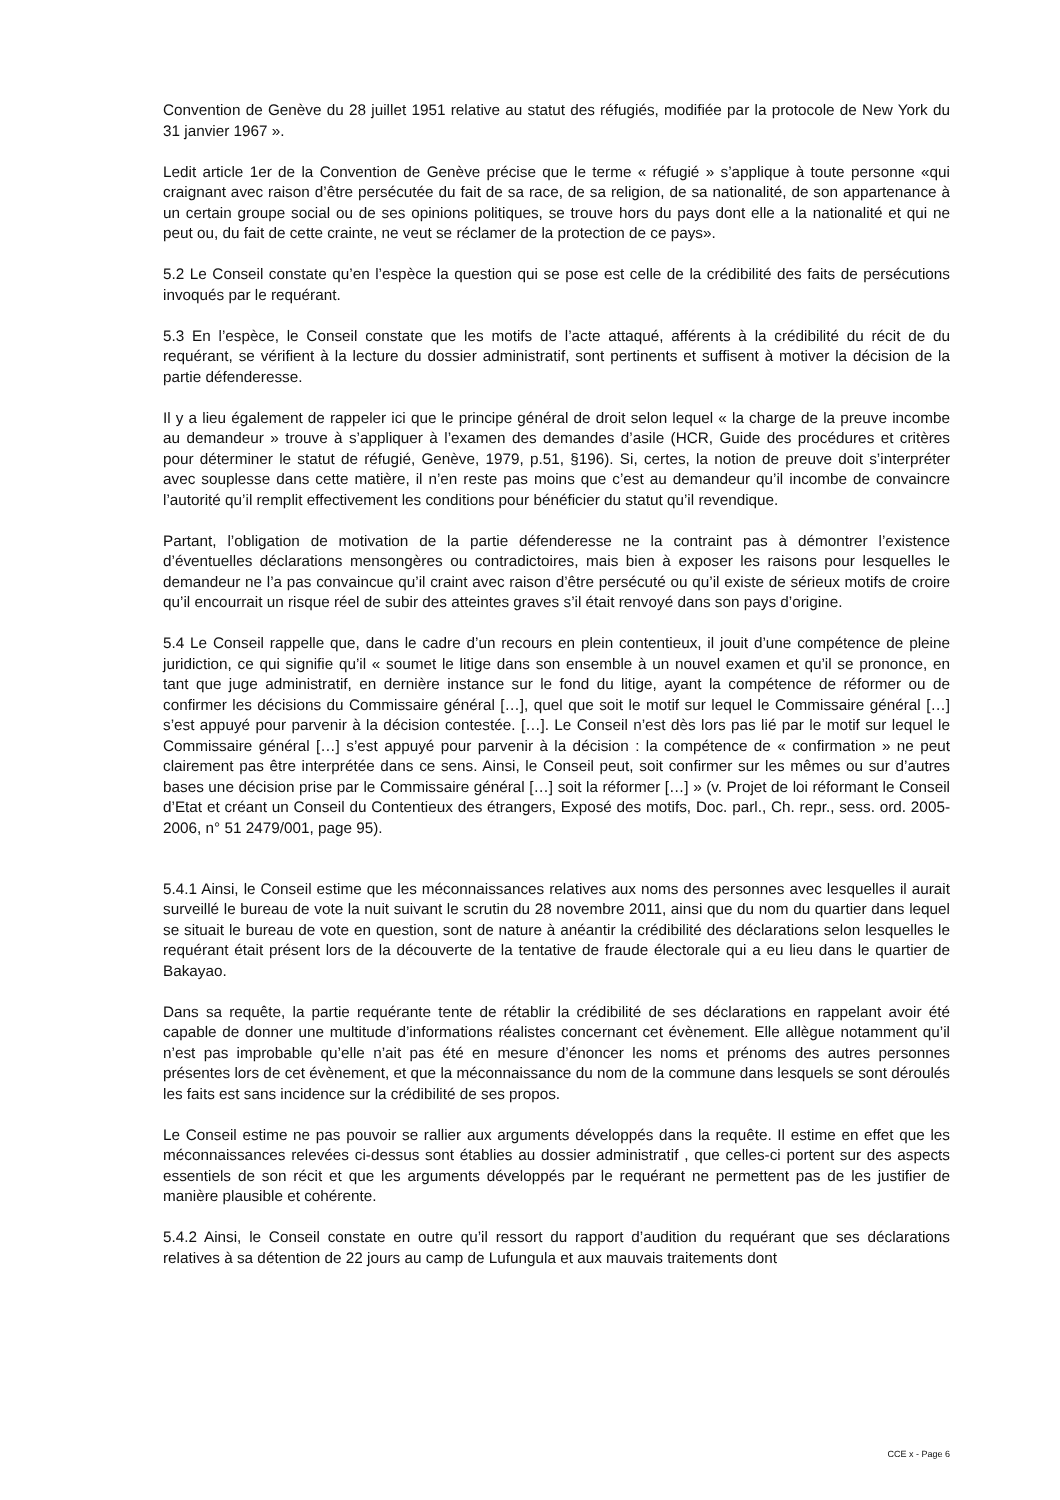Convention de Genève du 28 juillet 1951 relative au statut des réfugiés, modifiée par la protocole de New York du 31 janvier 1967 ».
Ledit article 1er de la Convention de Genève précise que le terme « réfugié » s’applique à toute personne «qui craignant avec raison d’être persécutée du fait de sa race, de sa religion, de sa nationalité, de son appartenance à un certain groupe social ou de ses opinions politiques, se trouve hors du pays dont elle a la nationalité et qui ne peut ou, du fait de cette crainte, ne veut se réclamer de la protection de ce pays».
5.2 Le Conseil constate qu’en l’espèce la question qui se pose est celle de la crédibilité des faits de persécutions invoqués par le requérant.
5.3 En l’espèce, le Conseil constate que les motifs de l’acte attaqué, afférents à la crédibilité du récit de du requérant, se vérifient à la lecture du dossier administratif, sont pertinents et suffisent à motiver la décision de la partie défenderesse.
Il y a lieu également de rappeler ici que le principe général de droit selon lequel « la charge de la preuve incombe au demandeur » trouve à s’appliquer à l’examen des demandes d’asile (HCR, Guide des procédures et critères pour déterminer le statut de réfugié, Genève, 1979, p.51, §196). Si, certes, la notion de preuve doit s’interpréter avec souplesse dans cette matière, il n’en reste pas moins que c’est au demandeur qu’il incombe de convaincre l’autorité qu’il remplit effectivement les conditions pour bénéficier du statut qu’il revendique.
Partant, l’obligation de motivation de la partie défenderesse ne la contraint pas à démontrer l’existence d’éventuelles déclarations mensongères ou contradictoires, mais bien à exposer les raisons pour lesquelles le demandeur ne l’a pas convaincue qu’il craint avec raison d’être persécuté ou qu’il existe de sérieux motifs de croire qu’il encourrait un risque réel de subir des atteintes graves s’il était renvoyé dans son pays d’origine.
5.4 Le Conseil rappelle que, dans le cadre d’un recours en plein contentieux, il jouit d’une compétence de pleine juridiction, ce qui signifie qu’il « soumet le litige dans son ensemble à un nouvel examen et qu’il se prononce, en tant que juge administratif, en dernière instance sur le fond du litige, ayant la compétence de réformer ou de confirmer les décisions du Commissaire général […], quel que soit le motif sur lequel le Commissaire général […] s’est appuyé pour parvenir à la décision contestée. […]. Le Conseil n’est dès lors pas lié par le motif sur lequel le Commissaire général […] s’est appuyé pour parvenir à la décision : la compétence de « confirmation » ne peut clairement pas être interprétée dans ce sens. Ainsi, le Conseil peut, soit confirmer sur les mêmes ou sur d’autres bases une décision prise par le Commissaire général […] soit la réformer […] » (v. Projet de loi réformant le Conseil d’Etat et créant un Conseil du Contentieux des étrangers, Exposé des motifs, Doc. parl., Ch. repr., sess. ord. 2005-2006, n° 51 2479/001, page 95).
5.4.1 Ainsi, le Conseil estime que les méconnaissances relatives aux noms des personnes avec lesquelles il aurait surveillé le bureau de vote la nuit suivant le scrutin du 28 novembre 2011, ainsi que du nom du quartier dans lequel se situait le bureau de vote en question, sont de nature à anéantir la crédibilité des déclarations selon lesquelles le requérant était présent lors de la découverte de la tentative de fraude électorale qui a eu lieu dans le quartier de Bakayao.
Dans sa requête, la partie requérante tente de rétablir la crédibilité de ses déclarations en rappelant avoir été capable de donner une multitude d’informations réalistes concernant cet évènement. Elle allègue notamment qu’il n’est pas improbable qu’elle n’ait pas été en mesure d’énoncer les noms et prénoms des autres personnes présentes lors de cet évènement, et que la méconnaissance du nom de la commune dans lesquels se sont déroulés les faits est sans incidence sur la crédibilité de ses propos.
Le Conseil estime ne pas pouvoir se rallier aux arguments développés dans la requête. Il estime en effet que les méconnaissances relevées ci-dessus sont établies au dossier administratif , que celles-ci portent sur des aspects essentiels de son récit et que les arguments développés par le requérant ne permettent pas de les justifier de manière plausible et cohérente.
5.4.2 Ainsi, le Conseil constate en outre qu’il ressort du rapport d’audition du requérant que ses déclarations relatives à sa détention de 22 jours au camp de Lufungula et aux mauvais traitements dont
CCE x - Page 6